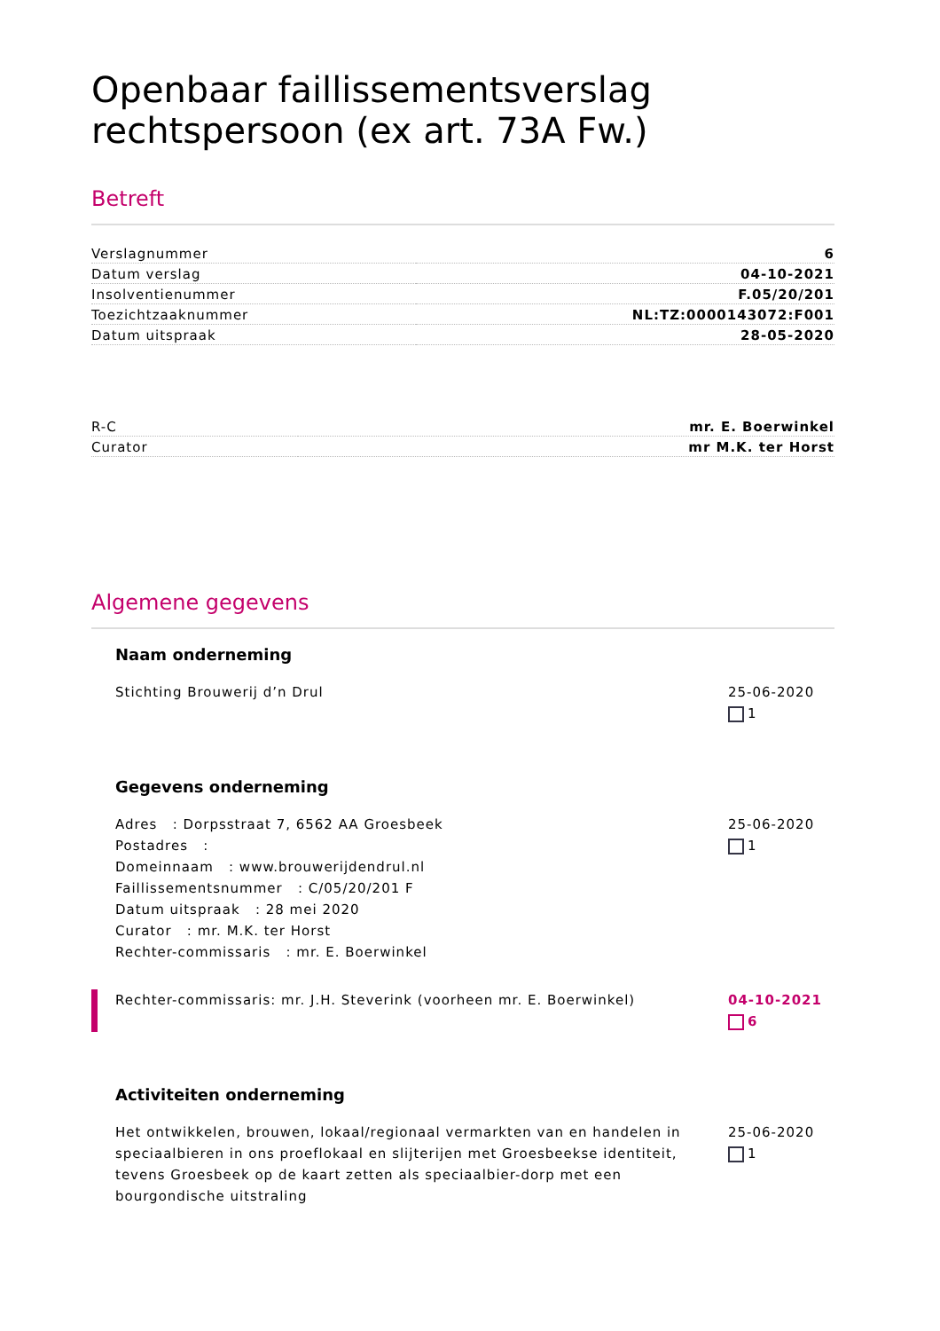Openbaar faillissementsverslag rechtspersoon (ex art. 73A Fw.)
Betreft
| Verslagnummer | 6 |
| Datum verslag | 04-10-2021 |
| Insolventienummer | F.05/20/201 |
| Toezichtzaaknummer | NL:TZ:0000143072:F001 |
| Datum uitspraak | 28-05-2020 |
| R-C | mr. E. Boerwinkel |
| Curator | mr M.K. ter Horst |
Algemene gegevens
Naam onderneming
Stichting Brouwerij d’n Drul 25-06-2020
1
Gegevens onderneming
Adres : Dorpsstraat 7, 6562 AA Groesbeek
Postadres :
Domeinnaam : www.brouwerijdendrul.nl
Faillissementsnummer : C/05/20/201 F
Datum uitspraak : 28 mei 2020
Curator : mr. M.K. ter Horst
Rechter-commissaris : mr. E. Boerwinkel
25-06-2020
1
Rechter-commissaris: mr. J.H. Steverink (voorheen mr. E. Boerwinkel)
04-10-2021
6
Activiteiten onderneming
Het ontwikkelen, brouwen, lokaal/regionaal vermarkten van en handelen in speciaalbieren in ons proeflokaal en slijterijen met Groesbeekse identiteit, tevens Groesbeek op de kaart zetten als speciaalbier-dorp met een bourgondische uitstraling
25-06-2020
1